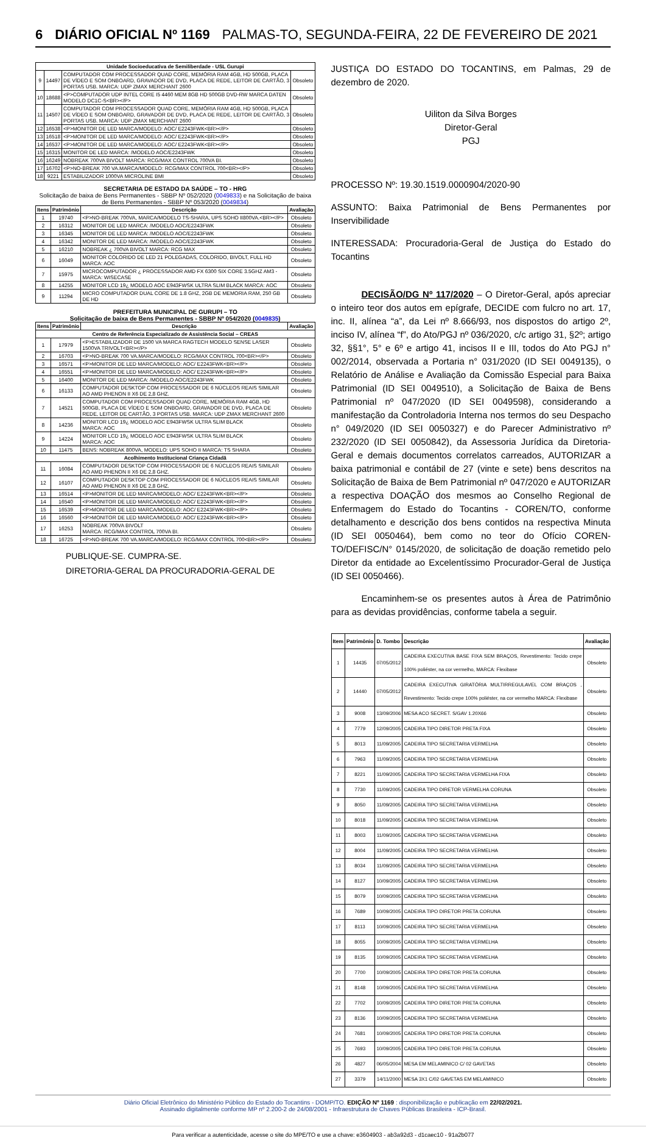6 DIÁRIO OFICIAL Nº 1169 PALMAS-TO, SEGUNDA-FEIRA, 22 DE FEVEREIRO DE 2021
| Unidade Socioeducativa de Semiliberdade - USL Gurupi | | | |
| --- | --- | --- | --- |
| 9 | 14497 | COMPUTADOR COM PROCESSADOR QUAD CORE, MEMÓRIA RAM 4GB, HD 500GB, PLACA DE VÍDEO E SOM ONBOARD, GRAVADOR DE DVD, PLACA DE REDE, LEITOR DE CARTÃO, 3 PORTAS USB. MARCA: UDP ZMAX MERCHANT 2600 | Obsoleto |
| 10 | 18688 | <P>COMPUTADOR UDP INTEL CORE I5 4460 MEM 8GB HD 500GB DVD-RW MARCA DATEN MODELO DC1C-S<BR></P> | Obsoleto |
| 11 | 14507 | COMPUTADOR COM PROCESSADOR QUAD CORE, MEMÓRIA RAM 4GB, HD 500GB, PLACA DE VÍDEO E SOM ONBOARD, GRAVADOR DE DVD, PLACA DE REDE, LEITOR DE CARTÃO, 3 PORTAS USB. MARCA: UDP ZMAX MERCHANT 2600 | Obsoleto |
| 12 | 16538 | <P>MONITOR DE LED MARCA/MODELO: AOC/ E2243FWK<BR></P> | Obsoleto |
| 13 | 16518 | <P>MONITOR DE LED MARCA/MODELO: AOC/ E2243FWK<BR></P> | Obsoleto |
| 14 | 16537 | <P>MONITOR DE LED MARCA/MODELO: AOC/ E2243FWK<BR></P> | Obsoleto |
| 15 | 16315 | MONITOR DE LED MARCA: /MODELO AOC/E2243FWK | Obsoleto |
| 16 | 16249 | NOBREAK 700VA BIVOLT MARCA: RCG/MAX CONTROL 700VA BI. | Obsoleto |
| 17 | 16702 | <P>NO-BREAK 700 VA.MARCA/MODELO: RCG/MAX CONTROL 700<BR></P> | Obsoleto |
| 18 | 9221 | ESTABILIZADOR 1000VA MICROLINE BMI | Obsoleto |
SECRETARIA DE ESTADO DA SAÚDE – TO - HRG
Solicitação de baixa de Bens Permanentes - SBBP Nº 052/2020 (0049833) e na Solicitação de baixa de Bens Permanentes - SBBP Nº 053/2020 (0049834)
| Itens | Patrimônio | Descrição | Avaliação |
| --- | --- | --- | --- |
| 1 | 19740 | <P>NO-BREAK 700VA, MARCA/MODELO TS-SHARA, UPS SOHO II800VA.<BR></P> | Obsoleto |
| 2 | 16312 | MONITOR DE LED MARCA: /MODELO AOC/E2243FWK | Obsoleto |
| 3 | 16345 | MONITOR DE LED MARCA: /MODELO AOC/E2243FWK | Obsoleto |
| 4 | 16342 | MONITOR DE LED MARCA: /MODELO AOC/E2243FWK | Obsoleto |
| 5 | 16210 | NOBREAK ¿ 700VA BIVOLT MARCA: RCG MAX | Obsoleto |
| 6 | 16049 | MONITOR COLORIDO DE LED 21 POLEGADAS, COLORIDO, BIVOLT, FULL HD MARCA: AOC | Obsoleto |
| 7 | 15975 | MICROCOMPUTADOR ¿ PROCESSADOR AMD FX 6300 SIX CORE 3.5GHZ AM3 - MARCA: WISECASE | Obsoleto |
| 8 | 14255 | MONITOR LCD 19¿ MODELO AOC E943FWSK ULTRA SLIM BLACK MARCA: AOC | Obsoleto |
| 9 | 11294 | MICRO COMPUTADOR DUAL CORE DE 1.8 GHZ, 2GB DE MEMORIA RAM, 250 GB DE HD | Obsoleto |
PREFEITURA MUNICIPAL DE GURUPI – TO
Solicitação de baixa de Bens Permanentes - SBBP Nº 054/2020 (0049835)
| Itens | Patrimônio | Descrição | Avaliação |
| --- | --- | --- | --- |
| Centro de Referência Especializado de Assistência Social – CREAS | | | |
| 1 | 17979 | <P>ESTABILIZADOR DE 1500 VA MARCA RAGTECH MODELO SENSE LASER 1500VA TRIVOLT<BR></P> | Obsoleto |
| 2 | 16703 | <P>NO-BREAK 700 VA.MARCA/MODELO: RCG/MAX CONTROL 700<BR></P> | Obsoleto |
| 3 | 16571 | <P>MONITOR DE LED MARCA/MODELO: AOC/ E2243FWK<BR></P> | Obsoleto |
| 4 | 16551 | <P>MONITOR DE LED MARCA/MODELO: AOC/ E2243FWK<BR></P> | Obsoleto |
| 5 | 16400 | MONITOR DE LED MARCA: /MODELO AOC/E2243FWK | Obsoleto |
| 6 | 16133 | COMPUTADOR DESKTOP COM PROCESSADOR DE 6 NÚCLEOS REAIS SIMILAR AO AMD PHENON II X6 DE 2,8 GHZ. | Obsoleto |
| 7 | 14521 | COMPUTADOR COM PROCESSADOR QUAD CORE, MEMÓRIA RAM 4GB, HD 500GB, PLACA DE VÍDEO E SOM ONBOARD, GRAVADOR DE DVD, PLACA DE REDE, LEITOR DE CARTÃO, 3 PORTAS USB. MARCA: UDP ZMAX MERCHANT 2600 | Obsoleto |
| 8 | 14236 | MONITOR LCD 19¿ MODELO AOC E943FWSK ULTRA SLIM BLACK MARCA: AOC | Obsoleto |
| 9 | 14224 | MONITOR LCD 19¿ MODELO AOC E943FWSK ULTRA SLIM BLACK MARCA: AOC | Obsoleto |
| 10 | 11475 | BENS: NOBREAK 800VA, MODELO: UPS SOHO II MARCA: TS SHARA | Obsoleto |
| Acolhimento Institucional Criança Cidadã | | | |
| 11 | 16084 | COMPUTADOR DESKTOP COM PROCESSADOR DE 6 NÚCLEOS REAIS SIMILAR AO AMD PHENON II X6 DE 2,8 GHZ. | Obsoleto |
| 12 | 16107 | COMPUTADOR DESKTOP COM PROCESSADOR DE 6 NÚCLEOS REAIS SIMILAR AO AMD PHENON II X6 DE 2,8 GHZ. | Obsoleto |
| 13 | 16514 | <P>MONITOR DE LED MARCA/MODELO: AOC/ E2243FWK<BR></P> | Obsoleto |
| 14 | 16540 | <P>MONITOR DE LED MARCA/MODELO: AOC/ E2243FWK<BR></P> | Obsoleto |
| 15 | 16539 | <P>MONITOR DE LED MARCA/MODELO: AOC/ E2243FWK<BR></P> | Obsoleto |
| 16 | 16560 | <P>MONITOR DE LED MARCA/MODELO: AOC/ E2243FWK<BR></P> | Obsoleto |
| 17 | 16253 | NOBREAK 700VA BIVOLT MARCA: RCG/MAX CONTROL 700VA BI. | Obsoleto |
| 18 | 16725 | <P>NO-BREAK 700 VA.MARCA/MODELO: RCG/MAX CONTROL 700<BR></P> | Obsoleto |
PUBLIQUE-SE. CUMPRA-SE.
DIRETORIA-GERAL DA PROCURADORIA-GERAL DE
JUSTIÇA DO ESTADO DO TOCANTINS, em Palmas, 29 de dezembro de 2020.
Uiliton da Silva Borges
Diretor-Geral
PGJ
PROCESSO Nº: 19.30.1519.0000904/2020-90
ASSUNTO: Baixa Patrimonial de Bens Permanentes por Inservibilidade
INTERESSADA: Procuradoria-Geral de Justiça do Estado do Tocantins
DECISÃO/DG Nº 117/2020 – O Diretor-Geral, após apreciar o inteiro teor dos autos em epígrafe, DECIDE com fulcro no art. 17, inc. II, alínea “a”, da Lei nº 8.666/93, nos dispostos do artigo 2º, inciso IV, alínea “f”, do Ato/PGJ nº 036/2020, c/c artigo 31, §2º; artigo 32, §§1°, 5° e 6º e artigo 41, incisos II e III, todos do Ato PGJ n° 002/2014, observada a Portaria n° 031/2020 (ID SEI 0049135), o Relatório de Análise e Avaliação da Comissão Especial para Baixa Patrimonial (ID SEI 0049510), a Solicitação de Baixa de Bens Patrimonial nº 047/2020 (ID SEI 0049598), considerando a manifestação da Controladoria Interna nos termos do seu Despacho n° 049/2020 (ID SEI 0050327) e do Parecer Administrativo nº 232/2020 (ID SEI 0050842), da Assessoria Jurídica da Diretoria-Geral e demais documentos correlatos carreados, AUTORIZAR a baixa patrimonial e contábil de 27 (vinte e sete) bens descritos na Solicitação de Baixa de Bem Patrimonial nº 047/2020 e AUTORIZAR a respectiva DOAÇÃO dos mesmos ao Conselho Regional de Enfermagem do Estado do Tocantins - COREN/TO, conforme detalhamento e descrição dos bens contidos na respectiva Minuta (ID SEI 0050464), bem como no teor do Ofício COREN-TO/DEFISC/N° 0145/2020, de solicitação de doação remetido pelo Diretor da entidade ao Excelentíssimo Procurador-Geral de Justiça (ID SEI 0050466).
Encaminhem-se os presentes autos à Área de Patrimônio para as devidas providências, conforme tabela a seguir.
| Item | Patrimônio | D. Tombo | Descrição | Avaliação |
| --- | --- | --- | --- | --- |
| 1 | 14435 | 07/05/2012 | CADEIRA EXECUTIVA BASE FIXA SEM BRAÇOS, Revestimento: Tecido crepe 100% poliéster, na cor vermelho, MARCA: Flexibase | Obsoleto |
| 2 | 14440 | 07/05/2012 | CADEIRA EXECUTIVA GIRATÓRIA MULTIRREGULAVEL COM BRAÇOS , Revestimento: Tecido crepe 100% poliéster, na cor vermelho MARCA: Flexibase | Obsoleto |
| 3 | 9008 | 13/09/2006 | MESA ACO SECRET. S/GAV 1.20X66 | Obsoleto |
| 4 | 7779 | 12/09/2005 | CADEIRA TIPO DIRETOR PRETA FIXA | Obsoleto |
| 5 | 8013 | 11/09/2005 | CADEIRA TIPO SECRETARIA VERMELHA | Obsoleto |
| 6 | 7963 | 11/09/2005 | CADEIRA TIPO SECRETARIA VERMELHA | Obsoleto |
| 7 | 8221 | 11/09/2005 | CADEIRA TIPO SECRETARIA VERMELHA FIXA | Obsoleto |
| 8 | 7730 | 11/09/2005 | CADEIRA TIPO DIRETOR VERMELHA CORUNA | Obsoleto |
| 9 | 8050 | 11/09/2005 | CADEIRA TIPO SECRETARIA VERMELHA | Obsoleto |
| 10 | 8018 | 11/09/2005 | CADEIRA TIPO SECRETARIA VERMELHA | Obsoleto |
| 11 | 8003 | 11/09/2005 | CADEIRA TIPO SECRETARIA VERMELHA | Obsoleto |
| 12 | 8004 | 11/09/2005 | CADEIRA TIPO SECRETARIA VERMELHA | Obsoleto |
| 13 | 8034 | 11/09/2005 | CADEIRA TIPO SECRETARIA VERMELHA | Obsoleto |
| 14 | 8127 | 10/09/2005 | CADEIRA TIPO SECRETARIA VERMELHA | Obsoleto |
| 15 | 8079 | 10/09/2005 | CADEIRA TIPO SECRETARIA VERMELHA | Obsoleto |
| 16 | 7689 | 10/09/2005 | CADEIRA TIPO DIRETOR PRETA CORUNA | Obsoleto |
| 17 | 8113 | 10/09/2005 | CADEIRA TIPO SECRETARIA VERMELHA | Obsoleto |
| 18 | 8055 | 10/09/2005 | CADEIRA TIPO SECRETARIA VERMELHA | Obsoleto |
| 19 | 8135 | 10/09/2005 | CADEIRA TIPO SECRETARIA VERMELHA | Obsoleto |
| 20 | 7700 | 10/09/2005 | CADEIRA TIPO DIRETOR PRETA CORUNA | Obsoleto |
| 21 | 8148 | 10/09/2005 | CADEIRA TIPO SECRETARIA VERMELHA | Obsoleto |
| 22 | 7702 | 10/09/2005 | CADEIRA TIPO DIRETOR PRETA CORUNA | Obsoleto |
| 23 | 8136 | 10/09/2005 | CADEIRA TIPO SECRETARIA VERMELHA | Obsoleto |
| 24 | 7681 | 10/09/2005 | CADEIRA TIPO DIRETOR PRETA CORUNA | Obsoleto |
| 25 | 7693 | 10/09/2005 | CADEIRA TIPO DIRETOR PRETA CORUNA | Obsoleto |
| 26 | 4827 | 06/05/2004 | MESA EM MELAMINICO C/ 02 GAVETAS | Obsoleto |
| 27 | 3379 | 14/11/2000 | MESA 3X1 C/02 GAVETAS EM MELAMINICO | Obsoleto |
Diário Oficial Eletrônico do Ministério Público do Estado do Tocantins - DOMP/TO. EDIÇÃO Nº 1169 : disponibilização e publicação em 22/02/2021.
Assinado digitalmente conforme MP nº 2.200-2 de 24/08/2001 - Infraestrutura de Chaves Públicas Brasileira - ICP-Brasil.
Para verificar a autenticidade, acesse o site do MPE/TO e use a chave: e3604903 - ab3a92d3 - d1caec10 - 91a2b077